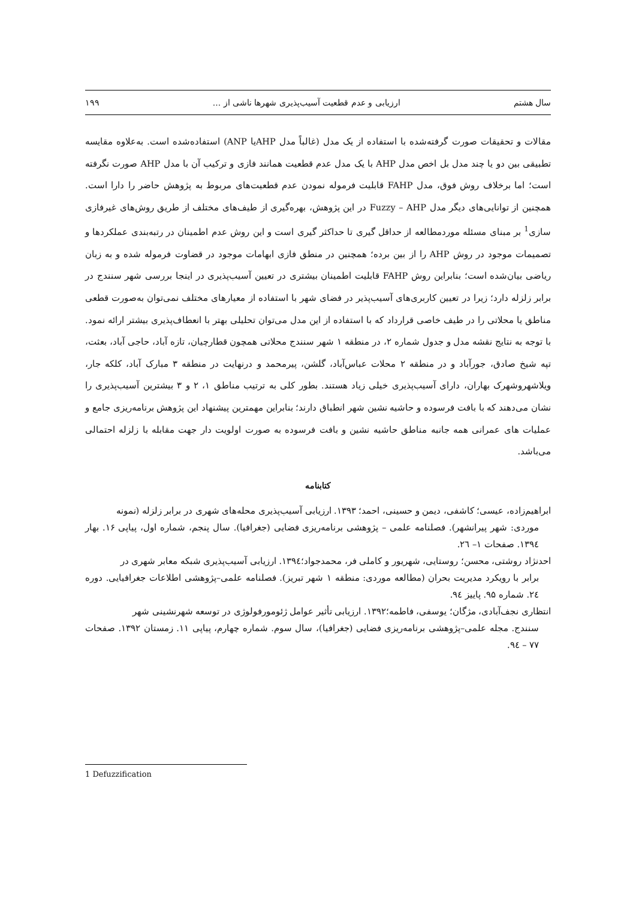سال هشتم ارزیابی و عدم قطعیت آسیب‌پذیری شهرها ناشی از ... ۱۹۹
مقالات و تحقیقات صورت گرفته‌شده با استفاده از یک مدل (غالباً مدل AHPیا ANP) استفاده‌شده است. به‌علاوه مقایسه تطبیقی بین دو یا چند مدل بل اخص مدل AHP با یک مدل عدم قطعیت همانند فازی و ترکیب آن با مدل AHP صورت نگرفته است؛ اما برخلاف روش فوق، مدل FAHP قابلیت فرموله نمودن عدم قطعیت‌های مربوط به پژوهش حاضر را دارا است. همچنین از توانایی‌های دیگر مدل Fuzzy – AHP در این پژوهش، بهره‌گیری از طیف‌های مختلف از طریق روش‌های غیرفازی سازی<sup>1</sup> بر مبنای مسئله موردمطالعه از حداقل گیری تا حداکثر گیری است و این روش عدم اطمینان در رتبه‌بندی عملکردها و تصمیمات موجود در روش AHP را از بین برده؛ همچنین در منطق فازی ابهامات موجود در قضاوت فرموله شده و به زبان ریاضی بیان‌شده است؛ بنابراین روش FAHP قابلیت اطمینان بیشتری در تعیین آسیب‌پذیری در اینجا بررسی شهر سنندج در برابر زلزله دارد؛ زیرا در تعیین کاربری‌های آسیب‌پذیر در فضای شهر با استفاده از معیارهای مختلف نمی‌توان به‌صورت قطعی مناطق یا محلاتی را در طیف خاصی قرارداد که با استفاده از این مدل می‌توان تحلیلی بهتر با انعطاف‌پذیری بیشتر ارائه نمود. با توجه به نتایج نقشه مدل و جدول شماره ۲، در منطقه ۱ شهر سنندج محلاتی همچون قطارچیان، تازه آباد، حاجی آباد، بعثت، تپه شیخ صادق، جورآباد و در منطقه ۲ محلات عباس‌آباد، گلشن، پیرمحمد و درنهایت در منطقه ۳ مبارک آباد، کلکه جار، ویلاشهروشهرک بهاران، دارای آسیب‌پذیری خیلی زیاد هستند. بطور کلی به ترتیب مناطق ۱، ۲ و ۳ بیشترین آسیب‌پذیری را نشان می‌دهند که با بافت فرسوده و حاشیه نشین شهر انطباق دارند؛ بنابراین مهمترین پیشنهاد این پژوهش برنامه‌ریزی جامع و عملیات های عمرانی همه جانبه مناطق حاشیه نشین و بافت فرسوده به صورت اولویت دار جهت مقابله با زلزله احتمالی می‌باشد.
کتابنامه
ابراهیم‌زاده، عیسی؛ کاشفی، دیمن و حسینی، احمد؛ ۱۳۹۳. ارزیابی آسیب‌پذیری محله‌های شهری در برابر زلزله (نمونه
موردی: شهر پیرانشهر). فصلنامه علمی – پژوهشی برنامه‌ریزی فضایی (جغرافیا). سال پنجم، شماره اول، پیاپی ۱۶. بهار ۱۳۹٤. صفحات ۱– ۲٦.
احدنژاد روشتی، محسن؛ روستایی، شهریور و کاملی فر، محمدجواد؛۱۳۹٤. ارزیابی آسیب‌پذیری شبکه معابر شهری در
برابر با رویکرد مدیریت بحران (مطالعه موردی: منطقه ۱ شهر تبریز). فصلنامه علمی–پژوهشی اطلاعات جغرافیایی. دوره ۲٤. شماره ۹۵. پاییز ۹٤.
انتظاری نجف‌آبادی، مژگان؛ یوسفی، فاطمه؛۱۳۹۲. ارزیابی تأثیر عوامل ژئومورفولوژی در توسعه شهرنشینی شهر
سنندج. مجله علمی–پژوهشی برنامه‌ریزی فضایی (جغرافیا)، سال سوم. شماره چهارم، پیاپی ۱۱. زمستان ۱۳۹۲. صفحات ۷۷ – ۹٤.
1 Defuzzification